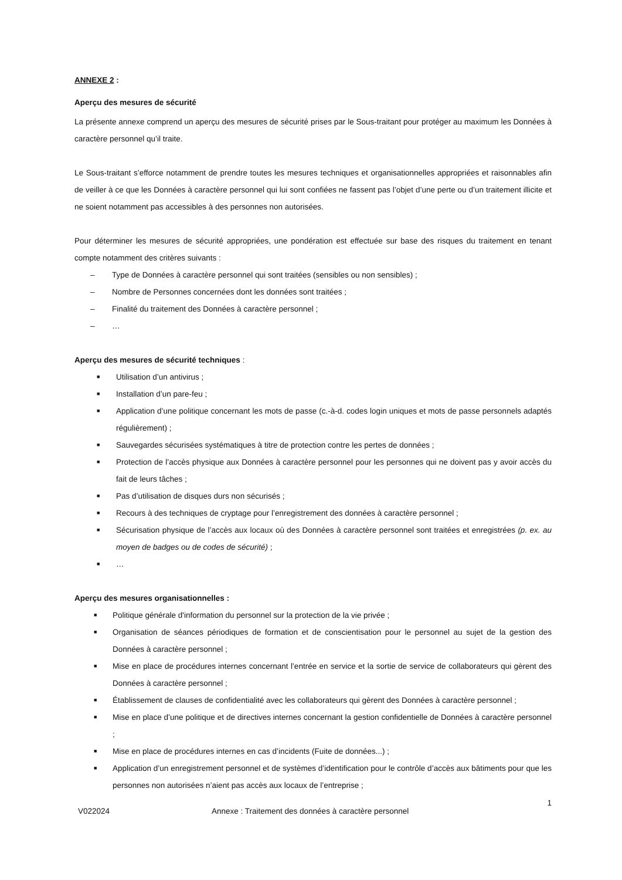ANNEXE 2 :
Aperçu des mesures de sécurité
La présente annexe comprend un aperçu des mesures de sécurité prises par le Sous-traitant pour protéger au maximum les Données à caractère personnel qu’il traite.
Le Sous-traitant s’efforce notamment de prendre toutes les mesures techniques et organisationnelles appropriées et raisonnables afin de veiller à ce que les Données à caractère personnel qui lui sont confiées ne fassent pas l’objet d’une perte ou d’un traitement illicite et ne soient notamment pas accessibles à des personnes non autorisées.
Pour déterminer les mesures de sécurité appropriées, une pondération est effectuée sur base des risques du traitement en tenant compte notamment des critères suivants :
– Type de Données à caractère personnel qui sont traitées (sensibles ou non sensibles) ;
– Nombre de Personnes concernées dont les données sont traitées ;
– Finalité du traitement des Données à caractère personnel ;
– …
Aperçu des mesures de sécurité techniques :
■ Utilisation d’un antivirus ;
■ Installation d’un pare-feu ;
■ Application d’une politique concernant les mots de passe (c.-à-d. codes login uniques et mots de passe personnels adaptés régulièrement) ;
■ Sauvegardes sécurisées systématiques à titre de protection contre les pertes de données ;
■ Protection de l’accès physique aux Données à caractère personnel pour les personnes qui ne doivent pas y avoir accès du fait de leurs tâches ;
■ Pas d’utilisation de disques durs non sécurisés ;
■ Recours à des techniques de cryptage pour l’enregistrement des données à caractère personnel ;
■ Sécurisation physique de l’accès aux locaux où des Données à caractère personnel sont traitées et enregistrées (p. ex. au moyen de badges ou de codes de sécurité) ;
■ …
Aperçu des mesures organisationnelles :
■ Politique générale d'information du personnel sur la protection de la vie privée ;
■ Organisation de séances périodiques de formation et de conscientisation pour le personnel au sujet de la gestion des Données à caractère personnel ;
■ Mise en place de procédures internes concernant l’entrée en service et la sortie de service de collaborateurs qui gèrent des Données à caractère personnel ;
■ Établissement de clauses de confidentialité avec les collaborateurs qui gèrent des Données à caractère personnel ;
■ Mise en place d’une politique et de directives internes concernant la gestion confidentielle de Données à caractère personnel ;
■ Mise en place de procédures internes en cas d’incidents (Fuite de données...) ;
■ Application d’un enregistrement personnel et de systèmes d’identification pour le contrôle d’accès aux bâtiments pour que les personnes non autorisées n’aient pas accès aux locaux de l’entreprise ;
V022024 Annexe : Traitement des données à caractère personnel 1